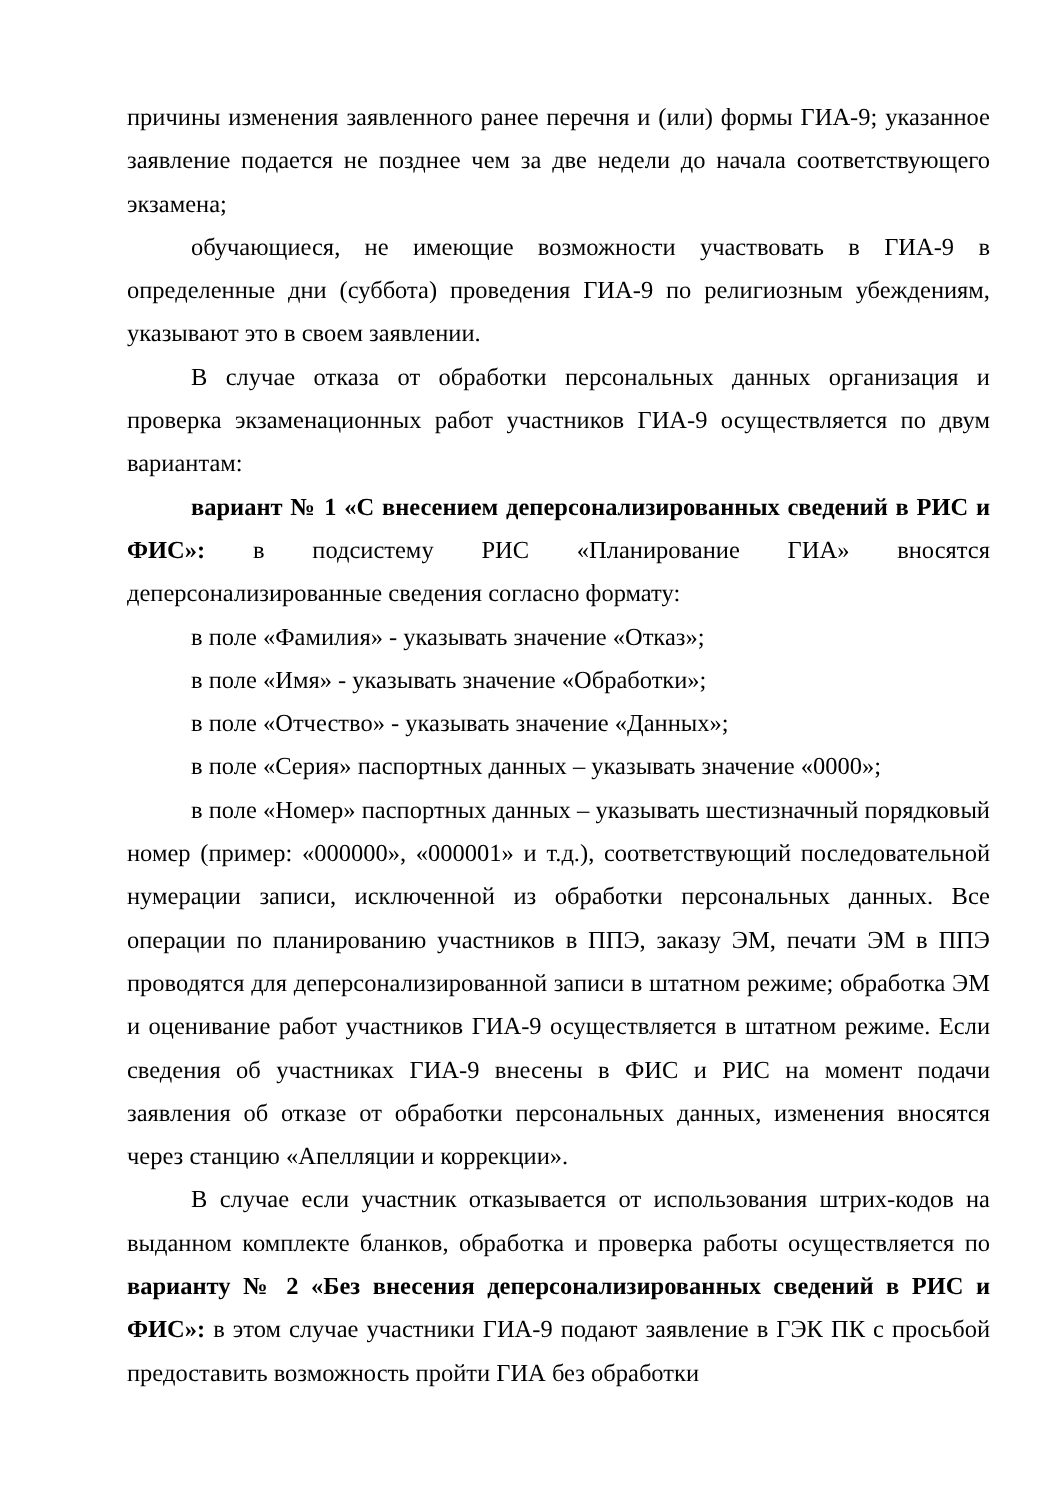причины изменения заявленного ранее перечня и (или) формы ГИА-9; указанное заявление подается не позднее чем за две недели до начала соответствующего экзамена;
обучающиеся, не имеющие возможности участвовать в ГИА-9 в определенные дни (суббота) проведения ГИА-9 по религиозным убеждениям, указывают это в своем заявлении.
В случае отказа от обработки персональных данных организация и проверка экзаменационных работ участников ГИА-9 осуществляется по двум вариантам:
вариант № 1 «С внесением деперсонализированных сведений в РИС и ФИС»: в подсистему РИС «Планирование ГИА» вносятся деперсонализированные сведения согласно формату:
в поле «Фамилия» - указывать значение «Отказ»;
в поле «Имя» - указывать значение «Обработки»;
в поле «Отчество» - указывать значение «Данных»;
в поле «Серия» паспортных данных – указывать значение «0000»;
в поле «Номер» паспортных данных – указывать шестизначный порядковый номер (пример: «000000», «000001» и т.д.), соответствующий последовательной нумерации записи, исключенной из обработки персональных данных. Все операции по планированию участников в ППЭ, заказу ЭМ, печати ЭМ в ППЭ проводятся для деперсонализированной записи в штатном режиме; обработка ЭМ и оценивание работ участников ГИА-9 осуществляется в штатном режиме. Если сведения об участниках ГИА-9 внесены в ФИС и РИС на момент подачи заявления об отказе от обработки персональных данных, изменения вносятся через станцию «Апелляции и коррекции».
В случае если участник отказывается от использования штрих-кодов на выданном комплекте бланков, обработка и проверка работы осуществляется по варианту № 2 «Без внесения деперсонализированных сведений в РИС и ФИС»: в этом случае участники ГИА-9 подают заявление в ГЭК ПК с просьбой предоставить возможность пройти ГИА без обработки